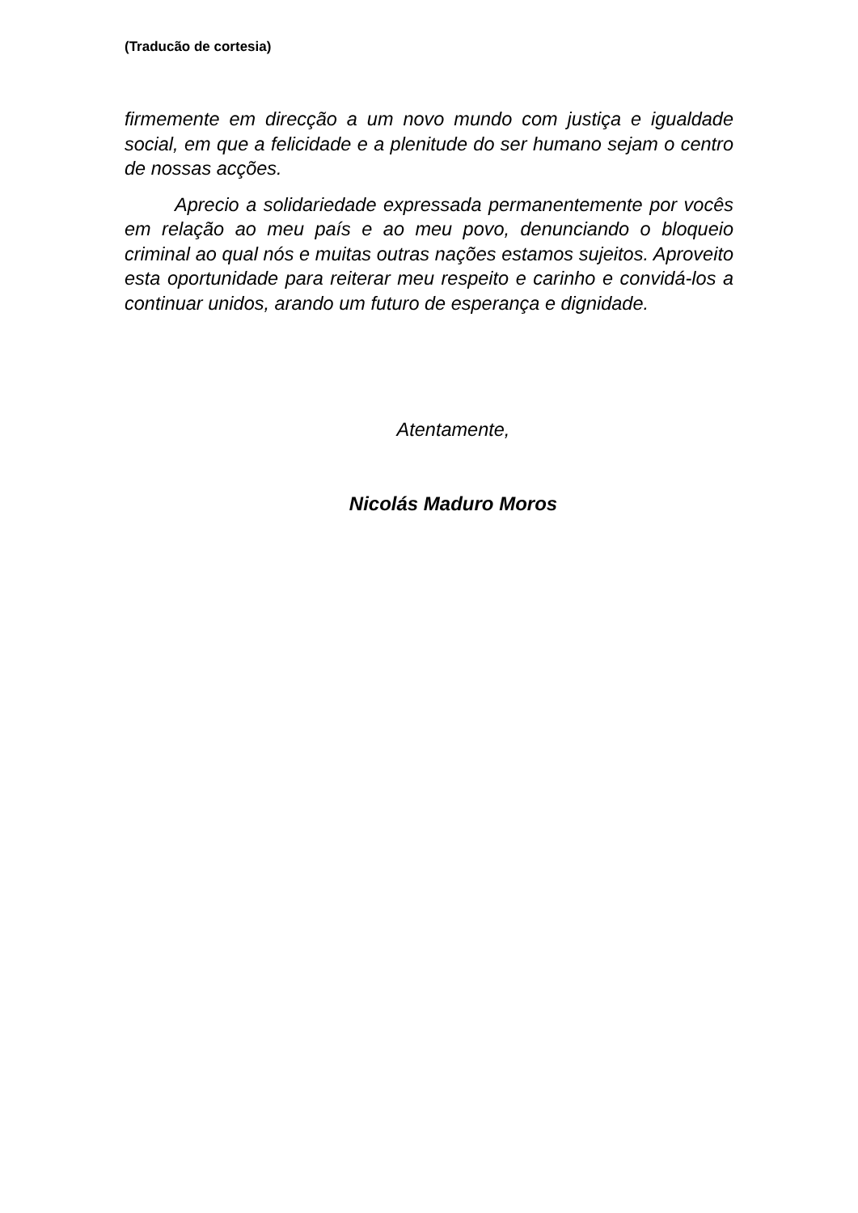(Traducão de cortesia)
firmemente em direcção a um novo mundo com justiça e igualdade social, em que a felicidade e a plenitude do ser humano sejam o centro de nossas acções.
Aprecio a solidariedade expressada permanentemente por vocês em relação ao meu país e ao meu povo, denunciando o bloqueio criminal ao qual nós e muitas outras nações estamos sujeitos. Aproveito esta oportunidade para reiterar meu respeito e carinho e convidá-los a continuar unidos, arando um futuro de esperança e dignidade.
Atentamente,
Nicolás Maduro Moros